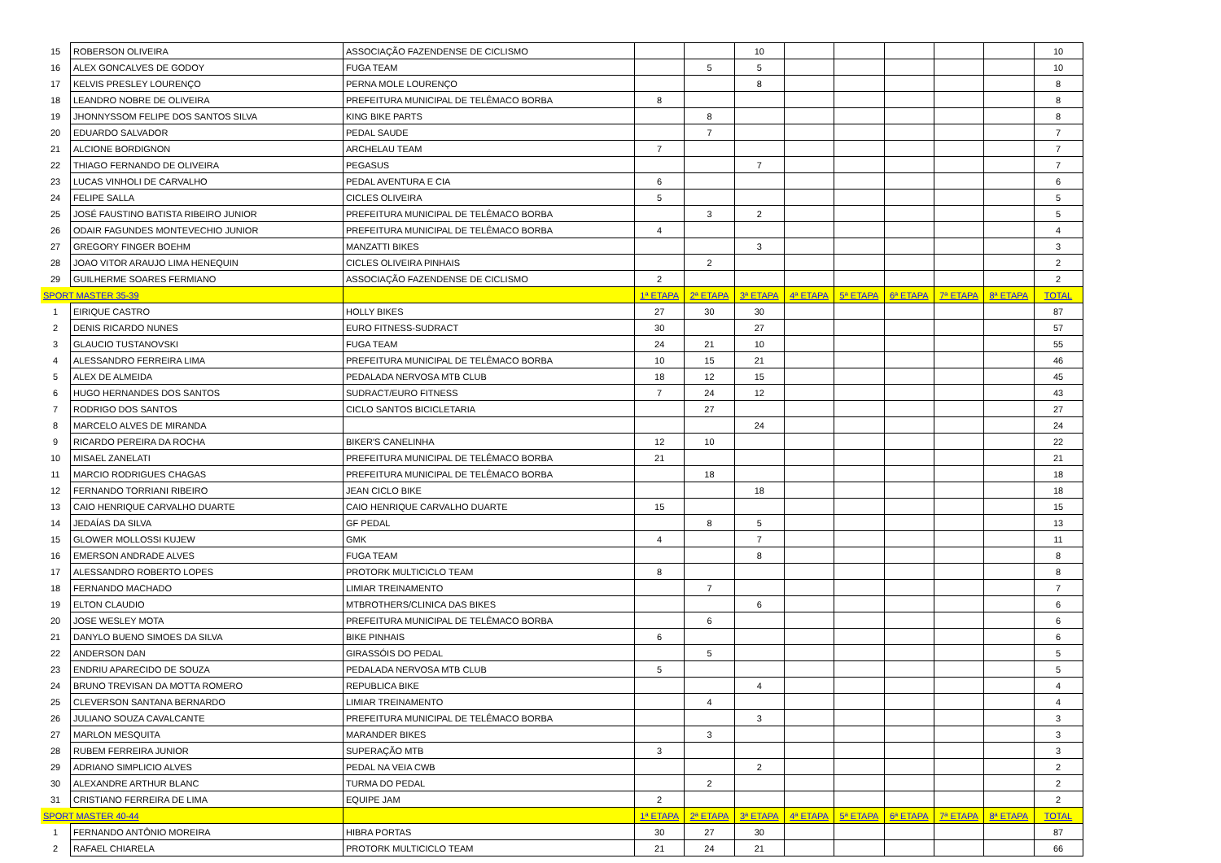| 15 | ROBERSON OLIVEIRA | ASSOCIAÇÃO FAZENDENSE DE CICLISMO | | | 10 | | | | | | 10 |
| 16 | ALEX GONCALVES DE GODOY | FUGA TEAM | | 5 | 5 | | | | | | 10 |
| 17 | KELVIS PRESLEY LOURENÇO | PERNA MOLE LOURENÇO | | | 8 | | | | | | 8 |
| 18 | LEANDRO NOBRE DE OLIVEIRA | PREFEITURA MUNICIPAL DE TELÊMACO BORBA | 8 | | | | | | | | 8 |
| 19 | JHONNYSSOM FELIPE DOS SANTOS SILVA | KING BIKE PARTS | | 8 | | | | | | | 8 |
| 20 | EDUARDO SALVADOR | PEDAL SAUDE | | 7 | | | | | | | 7 |
| 21 | ALCIONE BORDIGNON | ARCHELAU TEAM | 7 | | | | | | | | 7 |
| 22 | THIAGO FERNANDO DE OLIVEIRA | PEGASUS | | | 7 | | | | | | 7 |
| 23 | LUCAS VINHOLI DE CARVALHO | PEDAL AVENTURA E CIA | 6 | | | | | | | | 6 |
| 24 | FELIPE SALLA | CICLES OLIVEIRA | 5 | | | | | | | | 5 |
| 25 | JOSÉ FAUSTINO BATISTA RIBEIRO JUNIOR | PREFEITURA MUNICIPAL DE TELÊMACO BORBA | | 3 | 2 | | | | | | 5 |
| 26 | ODAIR FAGUNDES MONTEVECHIO JUNIOR | PREFEITURA MUNICIPAL DE TELÊMACO BORBA | 4 | | | | | | | | 4 |
| 27 | GREGORY FINGER BOEHM | MANZATTI BIKES | | | 3 | | | | | | 3 |
| 28 | JOAO VITOR ARAUJO LIMA HENEQUIN | CICLES OLIVEIRA PINHAIS | | 2 | | | | | | | 2 |
| 29 | GUILHERME SOARES FERMIANO | ASSOCIAÇÃO FAZENDENSE DE CICLISMO | 2 | | | | | | | | 2 |
| SPORT MASTER 35-39 | | | 1ª ETAPA | 2ª ETAPA | 3ª ETAPA | 4ª ETAPA | 5ª ETAPA | 6ª ETAPA | 7ª ETAPA | 8ª ETAPA | TOTAL |
| 1 | EIRIQUE CASTRO | HOLLY BIKES | 27 | 30 | 30 | | | | | | 87 |
| 2 | DENIS RICARDO NUNES | EURO FITNESS-SUDRACT | 30 | | 27 | | | | | | 57 |
| 3 | GLAUCIO TUSTANOVSKI | FUGA TEAM | 24 | 21 | 10 | | | | | | 55 |
| 4 | ALESSANDRO FERREIRA LIMA | PREFEITURA MUNICIPAL DE TELÊMACO BORBA | 10 | 15 | 21 | | | | | | 46 |
| 5 | ALEX DE ALMEIDA | PEDALADA NERVOSA MTB CLUB | 18 | 12 | 15 | | | | | | 45 |
| 6 | HUGO HERNANDES DOS SANTOS | SUDRACT/EURO FITNESS | 7 | 24 | 12 | | | | | | 43 |
| 7 | RODRIGO DOS SANTOS | CICLO SANTOS BICICLETARIA | | 27 | | | | | | | 27 |
| 8 | MARCELO ALVES DE MIRANDA | | | | 24 | | | | | | 24 |
| 9 | RICARDO PEREIRA DA ROCHA | BIKER'S CANELINHA | 12 | 10 | | | | | | | 22 |
| 10 | MISAEL ZANELATI | PREFEITURA MUNICIPAL DE TELÊMACO BORBA | 21 | | | | | | | | 21 |
| 11 | MARCIO RODRIGUES CHAGAS | PREFEITURA MUNICIPAL DE TELÊMACO BORBA | | 18 | | | | | | | 18 |
| 12 | FERNANDO TORRIANI RIBEIRO | JEAN CICLO BIKE | | | 18 | | | | | | 18 |
| 13 | CAIO HENRIQUE CARVALHO DUARTE | CAIO HENRIQUE CARVALHO DUARTE | 15 | | | | | | | | 15 |
| 14 | JEDAÍAS DA SILVA | GF PEDAL | | 8 | 5 | | | | | | 13 |
| 15 | GLOWER MOLLOSSI KUJEW | GMK | 4 | | 7 | | | | | | 11 |
| 16 | EMERSON ANDRADE ALVES | FUGA TEAM | | | 8 | | | | | | 8 |
| 17 | ALESSANDRO ROBERTO LOPES | PROTORK MULTICICLO TEAM | 8 | | | | | | | | 8 |
| 18 | FERNANDO MACHADO | LIMIAR TREINAMENTO | | 7 | | | | | | | 7 |
| 19 | ELTON CLAUDIO | MTBROTHERS/CLINICA DAS BIKES | | | 6 | | | | | | 6 |
| 20 | JOSE WESLEY MOTA | PREFEITURA MUNICIPAL DE TELÊMACO BORBA | | 6 | | | | | | | 6 |
| 21 | DANYLO BUENO SIMOES DA SILVA | BIKE PINHAIS | 6 | | | | | | | | 6 |
| 22 | ANDERSON DAN | GIRASSÓIS DO PEDAL | | 5 | | | | | | | 5 |
| 23 | ENDRIU APARECIDO DE SOUZA | PEDALADA NERVOSA MTB CLUB | 5 | | | | | | | | 5 |
| 24 | BRUNO TREVISAN DA MOTTA ROMERO | REPUBLICA BIKE | | | 4 | | | | | | 4 |
| 25 | CLEVERSON SANTANA BERNARDO | LIMIAR TREINAMENTO | | 4 | | | | | | | 4 |
| 26 | JULIANO SOUZA CAVALCANTE | PREFEITURA MUNICIPAL DE TELÊMACO BORBA | | | 3 | | | | | | 3 |
| 27 | MARLON MESQUITA | MARANDER BIKES | | 3 | | | | | | | 3 |
| 28 | RUBEM FERREIRA JUNIOR | SUPERAÇÃO MTB | 3 | | | | | | | | 3 |
| 29 | ADRIANO SIMPLICIO ALVES | PEDAL NA VEIA CWB | | | 2 | | | | | | 2 |
| 30 | ALEXANDRE ARTHUR BLANC | TURMA DO PEDAL | | 2 | | | | | | | 2 |
| 31 | CRISTIANO FERREIRA DE LIMA | EQUIPE JAM | 2 | | | | | | | | 2 |
| SPORT MASTER 40-44 | | | 1ª ETAPA | 2ª ETAPA | 3ª ETAPA | 4ª ETAPA | 5ª ETAPA | 6ª ETAPA | 7ª ETAPA | 8ª ETAPA | TOTAL |
| 1 | FERNANDO ANTÔNIO MOREIRA | HIBRA PORTAS | 30 | 27 | 30 | | | | | | 87 |
| 2 | RAFAEL CHIARELA | PROTORK MULTICICLO TEAM | 21 | 24 | 21 | | | | | | 66 |